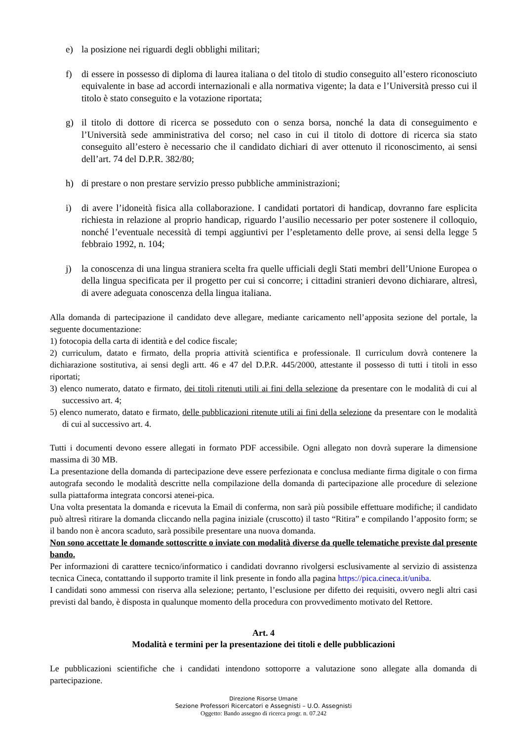e) la posizione nei riguardi degli obblighi militari;
f) di essere in possesso di diploma di laurea italiana o del titolo di studio conseguito all’estero riconosciuto equivalente in base ad accordi internazionali e alla normativa vigente; la data e l’Università presso cui il titolo è stato conseguito e la votazione riportata;
g) il titolo di dottore di ricerca se posseduto con o senza borsa, nonché la data di conseguimento e l’Università sede amministrativa del corso; nel caso in cui il titolo di dottore di ricerca sia stato conseguito all’estero è necessario che il candidato dichiari di aver ottenuto il riconoscimento, ai sensi dell’art. 74 del D.P.R. 382/80;
h) di prestare o non prestare servizio presso pubbliche amministrazioni;
i) di avere l’idoneità fisica alla collaborazione. I candidati portatori di handicap, dovranno fare esplicita richiesta in relazione al proprio handicap, riguardo l’ausilio necessario per poter sostenere il colloquio, nonché l’eventuale necessità di tempi aggiuntivi per l’espletamento delle prove, ai sensi della legge 5 febbraio 1992, n. 104;
j) la conoscenza di una lingua straniera scelta fra quelle ufficiali degli Stati membri dell’Unione Europea o della lingua specificata per il progetto per cui si concorre; i cittadini stranieri devono dichiarare, altresì, di avere adeguata conoscenza della lingua italiana.
Alla domanda di partecipazione il candidato deve allegare, mediante caricamento nell’apposita sezione del portale, la seguente documentazione:
1) fotocopia della carta di identità e del codice fiscale;
2) curriculum, datato e firmato, della propria attività scientifica e professionale. Il curriculum dovrà contenere la dichiarazione sostitutiva, ai sensi degli artt. 46 e 47 del D.P.R. 445/2000, attestante il possesso di tutti i titoli in esso riportati;
3) elenco numerato, datato e firmato, dei titoli ritenuti utili ai fini della selezione da presentare con le modalità di cui al successivo art. 4;
5) elenco numerato, datato e firmato, delle pubblicazioni ritenute utili ai fini della selezione da presentare con le modalità di cui al successivo art. 4.
Tutti i documenti devono essere allegati in formato PDF accessibile. Ogni allegato non dovrà superare la dimensione massima di 30 MB.
La presentazione della domanda di partecipazione deve essere perfezionata e conclusa mediante firma digitale o con firma autografa secondo le modalità descritte nella compilazione della domanda di partecipazione alle procedure di selezione sulla piattaforma integrata concorsi atenei-pica.
Una volta presentata la domanda e ricevuta la Email di conferma, non sarà più possibile effettuare modifiche; il candidato può altresì ritirare la domanda cliccando nella pagina iniziale (cruscotto) il tasto “Ritira” e compilando l’apposito form; se il bando non è ancora scaduto, sarà possibile presentare una nuova domanda.
Non sono accettate le domande sottoscritte o inviate con modalità diverse da quelle telematiche previste dal presente bando.
Per informazioni di carattere tecnico/informatico i candidati dovranno rivolgersi esclusivamente al servizio di assistenza tecnica Cineca, contattando il supporto tramite il link presente in fondo alla pagina https://pica.cineca.it/uniba.
I candidati sono ammessi con riserva alla selezione; pertanto, l’esclusione per difetto dei requisiti, ovvero negli altri casi previsti dal bando, è disposta in qualunque momento della procedura con provvedimento motivato del Rettore.
Art. 4
Modalità e termini per la presentazione dei titoli e delle pubblicazioni
Le pubblicazioni scientifiche che i candidati intendono sottoporre a valutazione sono allegate alla domanda di partecipazione.
Direzione Risorse Umane
Sezione Professori Ricercatori e Assegnisti – U.O. Assegnisti
Oggetto: Bando assegno di ricerca progr. n. 07.242